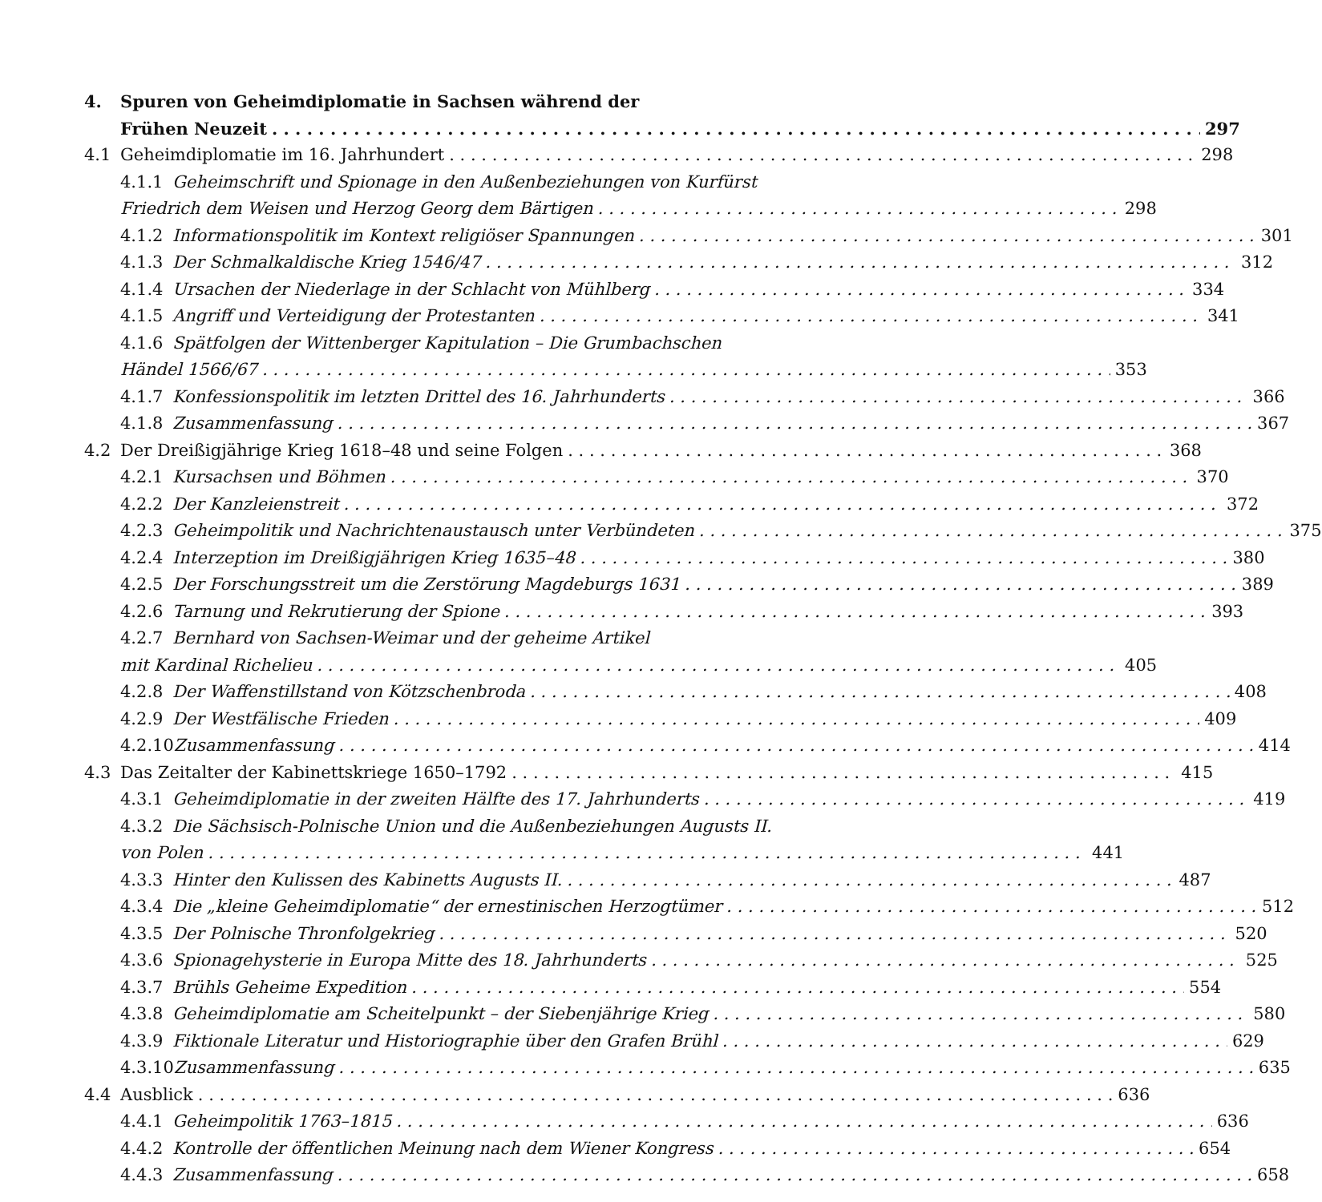4. Spuren von Geheimdiplomatie in Sachsen während der
Frühen Neuzeit 297
4.1 Geheimdiplomatie im 16. Jahrhundert 298
4.1.1 Geheimschrift und Spionage in den Außenbeziehungen von Kurfürst
Friedrich dem Weisen und Herzog Georg dem Bärtigen 298
4.1.2 Informationspolitik im Kontext religiöser Spannungen 301
4.1.3 Der Schmalkaldische Krieg 1546/47 312
4.1.4 Ursachen der Niederlage in der Schlacht von Mühlberg 334
4.1.5 Angriff und Verteidigung der Protestanten 341
4.1.6 Spätfolgen der Wittenberger Kapitulation – Die Grumbachschen
Händel 1566/67 353
4.1.7 Konfessionspolitik im letzten Drittel des 16. Jahrhunderts 366
4.1.8 Zusammenfassung 367
4.2 Der Dreißigjährige Krieg 1618–48 und seine Folgen 368
4.2.1 Kursachsen und Böhmen 370
4.2.2 Der Kanzleienstreit 372
4.2.3 Geheimpolitik und Nachrichtenaustausch unter Verbündeten 375
4.2.4 Interzeption im Dreißigjährigen Krieg 1635–48 380
4.2.5 Der Forschungsstreit um die Zerstörung Magdeburgs 1631 389
4.2.6 Tarnung und Rekrutierung der Spione 393
4.2.7 Bernhard von Sachsen-Weimar und der geheime Artikel
mit Kardinal Richelieu 405
4.2.8 Der Waffenstillstand von Kötzschenbroda 408
4.2.9 Der Westfälische Frieden 409
4.2.10 Zusammenfassung 414
4.3 Das Zeitalter der Kabinettskriege 1650–1792 415
4.3.1 Geheimdiplomatie in der zweiten Hälfte des 17. Jahrhunderts 419
4.3.2 Die Sächsisch-Polnische Union und die Außenbeziehungen Augusts II.
von Polen 441
4.3.3 Hinter den Kulissen des Kabinetts Augusts II. 487
4.3.4 Die „kleine Geheimdiplomatie“ der ernestinischen Herzogtümer 512
4.3.5 Der Polnische Thronfolgekrieg 520
4.3.6 Spionagehysterie in Europa Mitte des 18. Jahrhunderts 525
4.3.7 Brühls Geheime Expedition 554
4.3.8 Geheimdiplomatie am Scheitelpunkt – der Siebenjährige Krieg 580
4.3.9 Fiktionale Literatur und Historiographie über den Grafen Brühl 629
4.3.10 Zusammenfassung 635
4.4 Ausblick 636
4.4.1 Geheimpolitik 1763–1815 636
4.4.2 Kontrolle der öffentlichen Meinung nach dem Wiener Kongress 654
4.4.3 Zusammenfassung 658